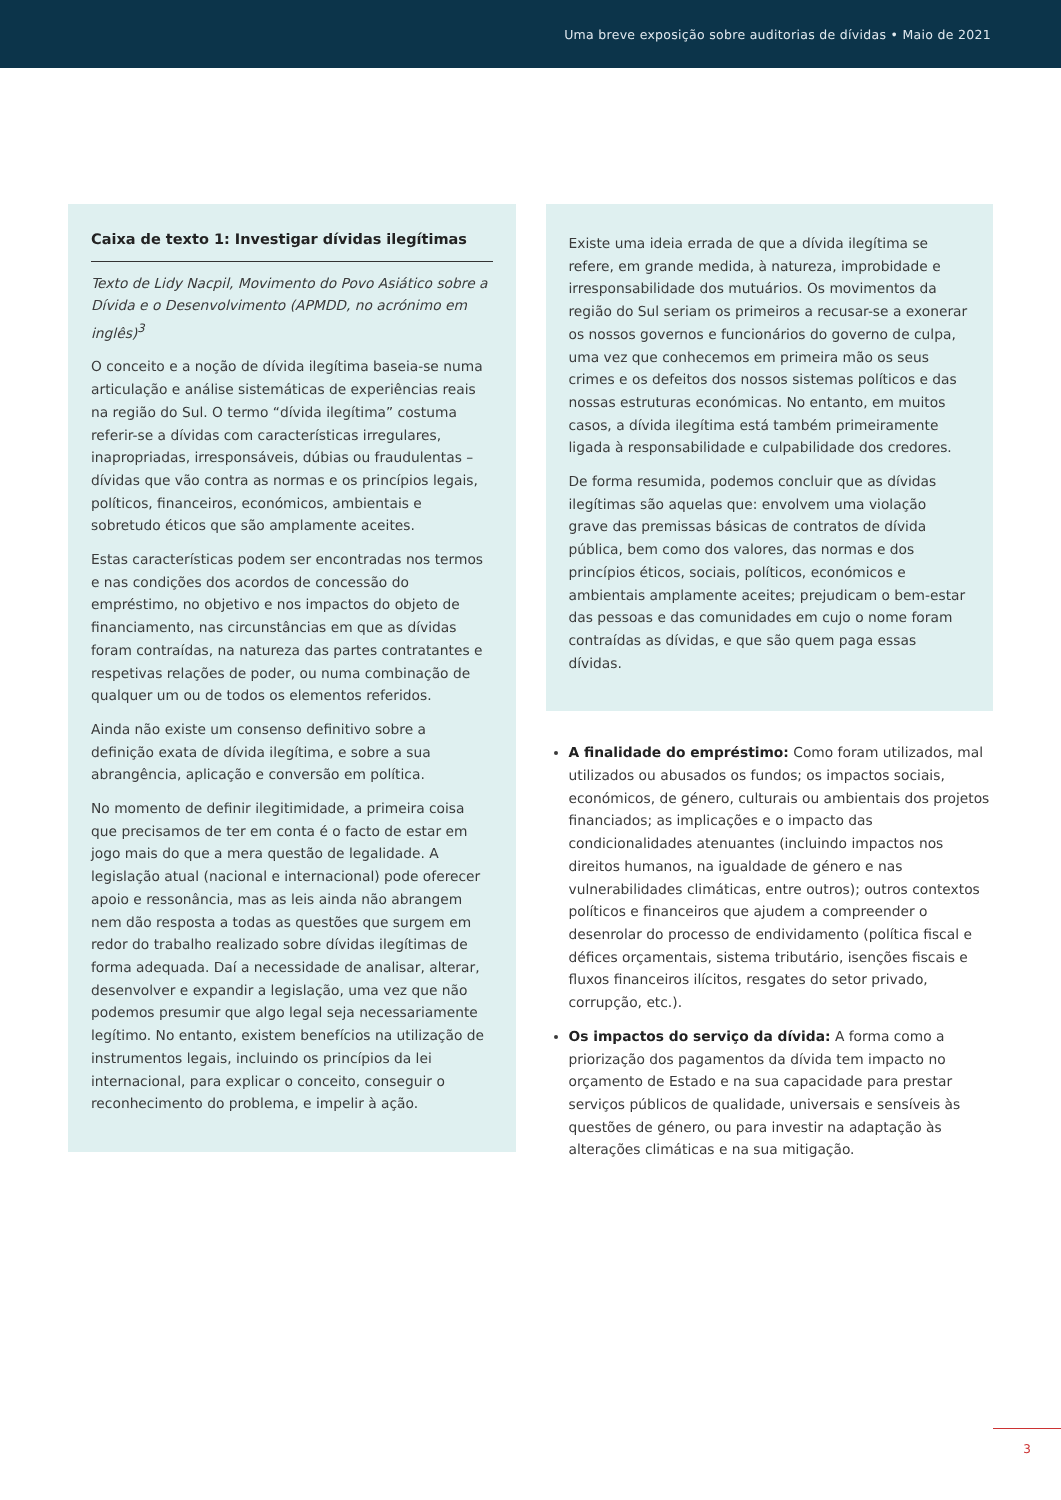Uma breve exposição sobre auditorias de dívidas • Maio de 2021
Caixa de texto 1: Investigar dívidas ilegítimas
Texto de Lidy Nacpil, Movimento do Povo Asiático sobre a Dívida e o Desenvolvimento (APMDD, no acrónimo em inglês)<sup>3</sup>
O conceito e a noção de dívida ilegítima baseia-se numa articulação e análise sistemáticas de experiências reais na região do Sul. O termo “dívida ilegítima” costuma referir-se a dívidas com características irregulares, inapropriadas, irresponsáveis, dúbias ou fraudulentas – dívidas que vão contra as normas e os princípios legais, políticos, financeiros, económicos, ambientais e sobretudo éticos que são amplamente aceites.
Estas características podem ser encontradas nos termos e nas condições dos acordos de concessão do empréstimo, no objetivo e nos impactos do objeto de financiamento, nas circunstâncias em que as dívidas foram contraídas, na natureza das partes contratantes e respetivas relações de poder, ou numa combinação de qualquer um ou de todos os elementos referidos.
Ainda não existe um consenso definitivo sobre a definição exata de dívida ilegítima, e sobre a sua abrangência, aplicação e conversão em política.
No momento de definir ilegitimidade, a primeira coisa que precisamos de ter em conta é o facto de estar em jogo mais do que a mera questão de legalidade. A legislação atual (nacional e internacional) pode oferecer apoio e ressonância, mas as leis ainda não abrangem nem dão resposta a todas as questões que surgem em redor do trabalho realizado sobre dívidas ilegítimas de forma adequada. Daí a necessidade de analisar, alterar, desenvolver e expandir a legislação, uma vez que não podemos presumir que algo legal seja necessariamente legítimo. No entanto, existem benefícios na utilização de instrumentos legais, incluindo os princípios da lei internacional, para explicar o conceito, conseguir o reconhecimento do problema, e impelir à ação.
Existe uma ideia errada de que a dívida ilegítima se refere, em grande medida, à natureza, improbidade e irresponsabilidade dos mutuários. Os movimentos da região do Sul seriam os primeiros a recusar-se a exonerar os nossos governos e funcionários do governo de culpa, uma vez que conhecemos em primeira mão os seus crimes e os defeitos dos nossos sistemas políticos e das nossas estruturas económicas. No entanto, em muitos casos, a dívida ilegítima está também primeiramente ligada à responsabilidade e culpabilidade dos credores.
De forma resumida, podemos concluir que as dívidas ilegítimas são aquelas que: envolvem uma violação grave das premissas básicas de contratos de dívida pública, bem como dos valores, das normas e dos princípios éticos, sociais, políticos, económicos e ambientais amplamente aceites; prejudicam o bem-estar das pessoas e das comunidades em cujo o nome foram contraídas as dívidas, e que são quem paga essas dívidas.
A finalidade do empréstimo: Como foram utilizados, mal utilizados ou abusados os fundos; os impactos sociais, económicos, de género, culturais ou ambientais dos projetos financiados; as implicações e o impacto das condicionalidades atenuantes (incluindo impactos nos direitos humanos, na igualdade de género e nas vulnerabilidades climáticas, entre outros); outros contextos políticos e financeiros que ajudem a compreender o desenrolar do processo de endividamento (política fiscal e défices orçamentais, sistema tributário, isenções fiscais e fluxos financeiros ilícitos, resgates do setor privado, corrupção, etc.).
Os impactos do serviço da dívida: A forma como a priorização dos pagamentos da dívida tem impacto no orçamento de Estado e na sua capacidade para prestar serviços públicos de qualidade, universais e sensíveis às questões de género, ou para investir na adaptação às alterações climáticas e na sua mitigação.
3